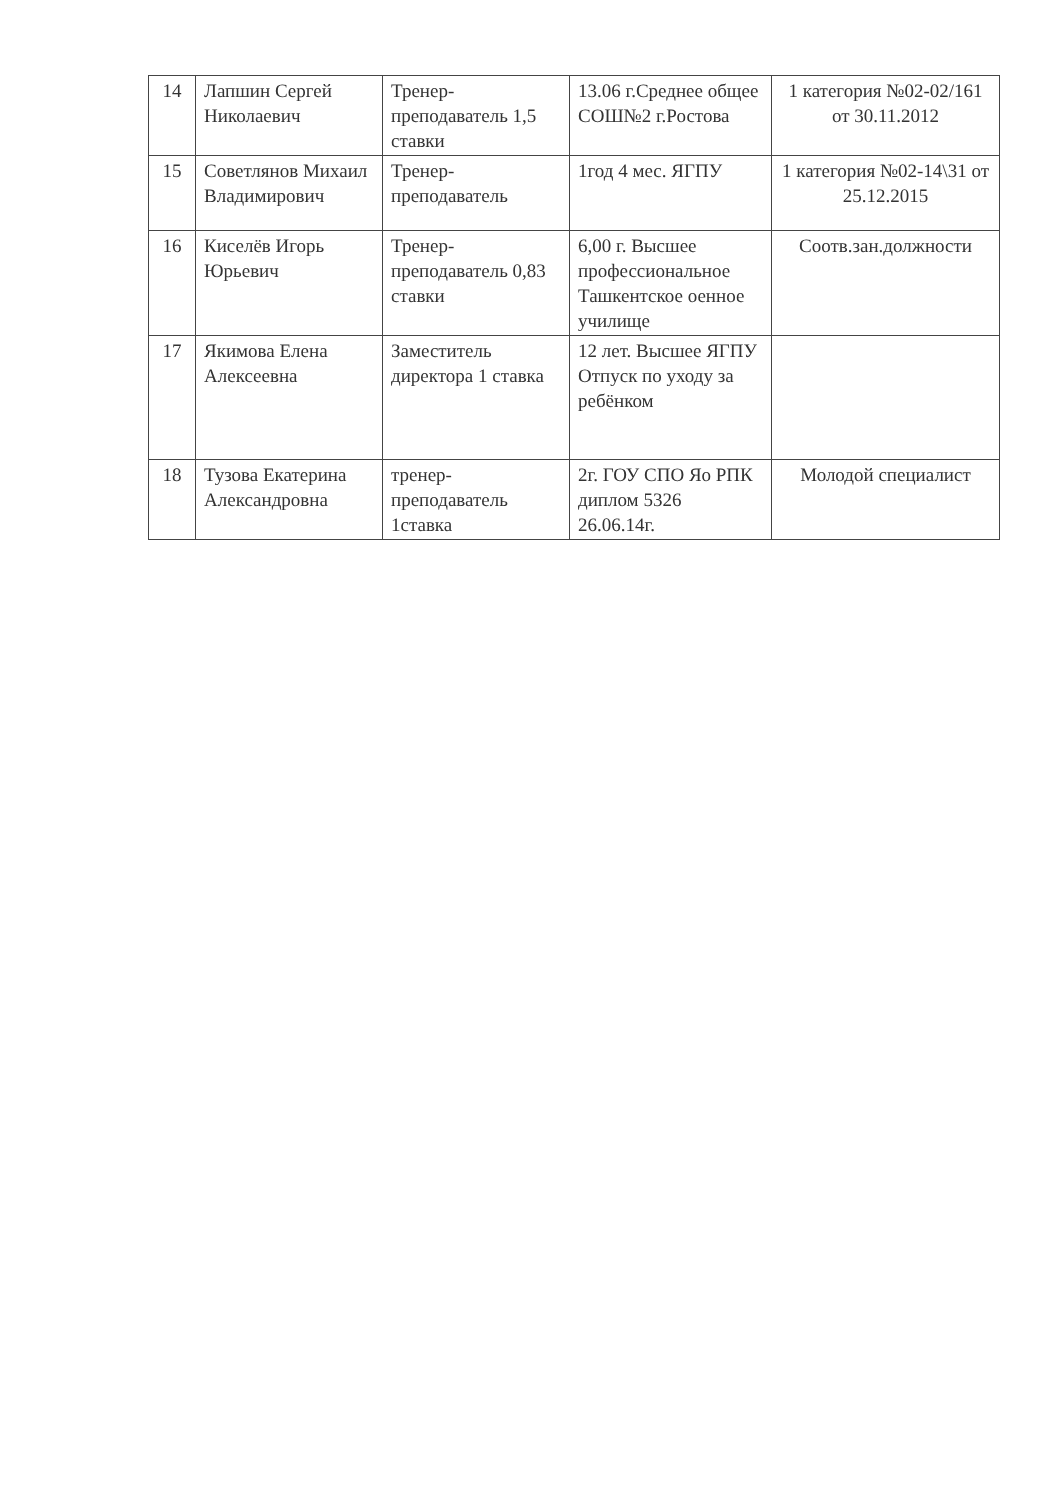| 14 | Лапшин Сергей Николаевич | Тренер-преподаватель 1,5 ставки | 13.06 г.Среднее общее СОШ№2 г.Ростова | 1 категория №02-02/161 от 30.11.2012 |
| 15 | Советлянов Михаил Владимирович | Тренер-преподаватель | 1год 4 мес. ЯГПУ | 1 категория №02-14\31 от 25.12.2015 |
| 16 | Киселёв Игорь Юрьевич | Тренер-преподаватель 0,83 ставки | 6,00 г. Высшее профессиональное Ташкентское оенное училище | Соотв.зан.должности |
| 17 | Якимова Елена Алексеевна | Заместитель директора 1 ставка | 12 лет. Высшее ЯГПУ Отпуск по уходу за ребёнком | |
| 18 | Тузова Екатерина Александровна | тренер-преподаватель 1ставка | 2г. ГОУ СПО Яо РПК диплом 5326 26.06.14г. | Молодой специалист |